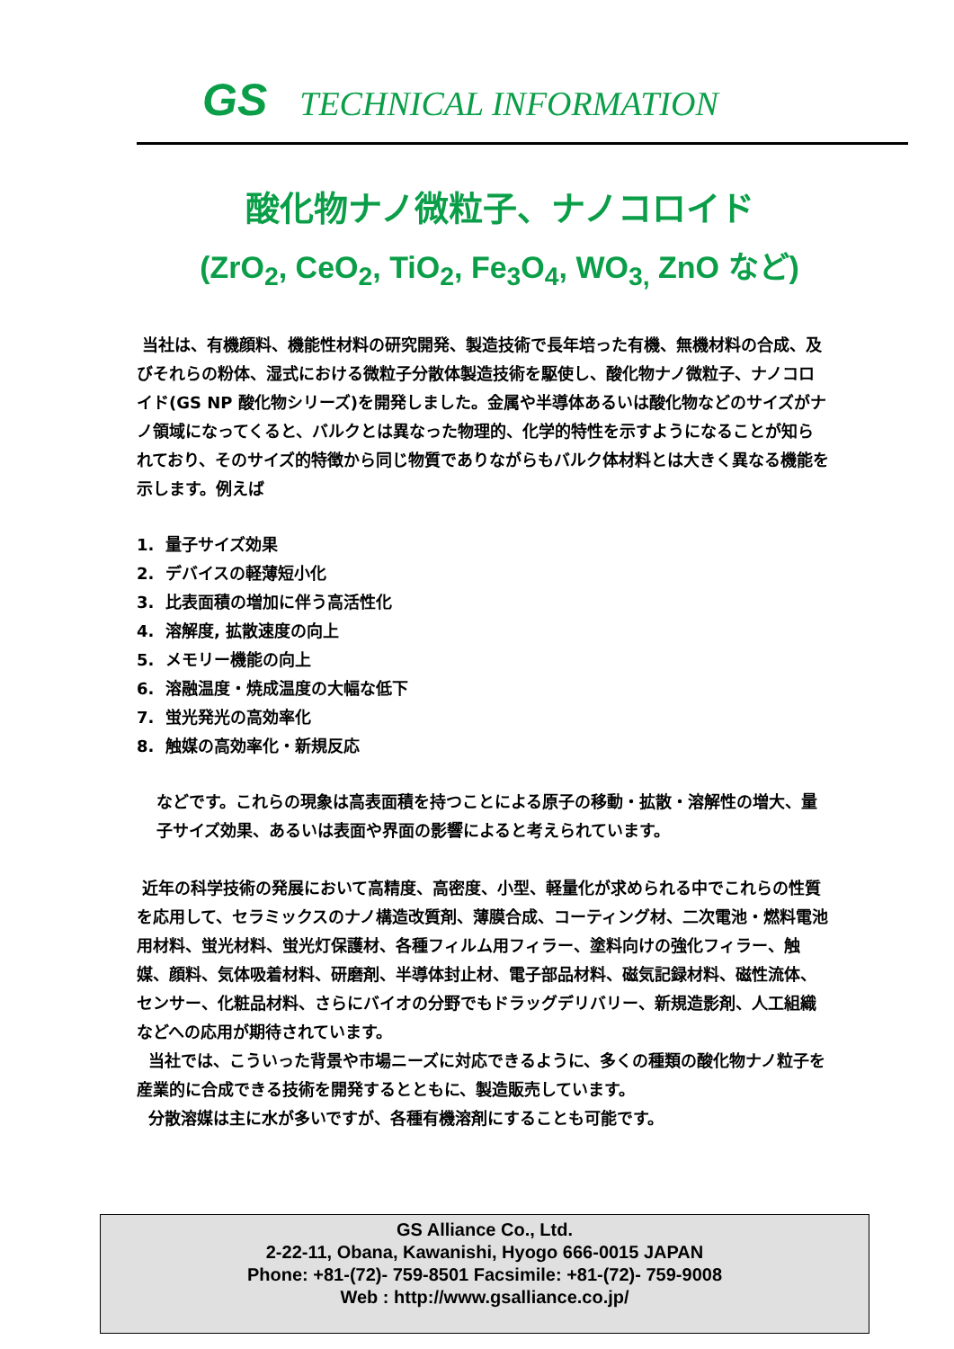GS TECHNICAL INFORMATION
酸化物ナノ微粒子、ナノコロイド
(ZrO<sub>2</sub>, CeO<sub>2</sub>, TiO<sub>2</sub>, Fe<sub>3</sub>O<sub>4</sub>, WO<sub>3,</sub> ZnO など)
当社は、有機顔料、機能性材料の研究開発、製造技術で長年培った有機、無機材料の合成、及びそれらの粉体、湿式における微粒子分散体製造技術を駆使し、酸化物ナノ微粒子、ナノコロイド(GS NP 酸化物シリーズ)を開発しました。金属や半導体あるいは酸化物などのサイズがナノ領域になってくると、バルクとは異なった物理的、化学的特性を示すようになることが知られており、そのサイズ的特徴から同じ物質でありながらもバルク体材料とは大きく異なる機能を示します。例えば
1. 量子サイズ効果
2. デバイスの軽薄短小化
3. 比表面積の増加に伴う高活性化
4. 溶解度, 拡散速度の向上
5. メモリー機能の向上
6. 溶融温度・焼成温度の大幅な低下
7. 蛍光発光の高効率化
8. 触媒の高効率化・新規反応
などです。これらの現象は高表面積を持つことによる原子の移動・拡散・溶解性の増大、量子サイズ効果、あるいは表面や界面の影響によると考えられています。
近年の科学技術の発展において高精度、高密度、小型、軽量化が求められる中でこれらの性質を応用して、セラミックスのナノ構造改質剤、薄膜合成、コーティング材、二次電池・燃料電池用材料、蛍光材料、蛍光灯保護材、各種フィルム用フィラー、塗料向けの強化フィラー、触媒、顔料、気体吸着材料、研磨剤、半導体封止材、電子部品材料、磁気記録材料、磁性流体、センサー、化粧品材料、さらにバイオの分野でもドラッグデリバリー、新規造影剤、人工組織などへの応用が期待されています。
当社では、こういった背景や市場ニーズに対応できるように、多くの種類の酸化物ナノ粒子を産業的に合成できる技術を開発するとともに、製造販売しています。
分散溶媒は主に水が多いですが、各種有機溶剤にすることも可能です。
GS Alliance Co., Ltd.
2-22-11, Obana, Kawanishi, Hyogo 666-0015 JAPAN
Phone: +81-(72)- 759-8501 Facsimile: +81-(72)- 759-9008
Web : http://www.gsalliance.co.jp/